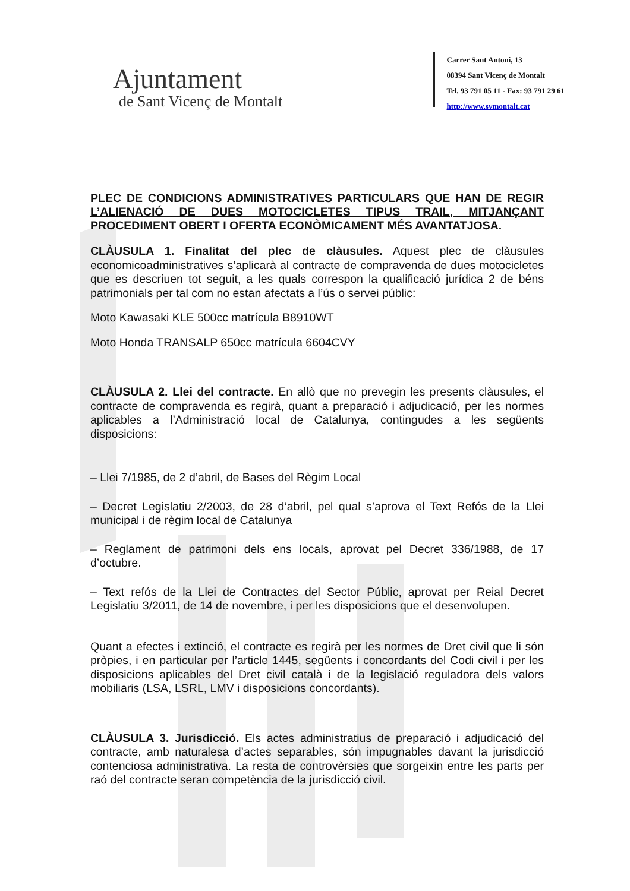Ajuntament
de Sant Vicenç de Montalt
Carrer Sant Antoni, 13
08394 Sant Vicenç de Montalt
Tel. 93 791 05 11 - Fax: 93 791 29 61
http://www.svmontalt.cat
PLEC DE CONDICIONS ADMINISTRATIVES PARTICULARS QUE HAN DE REGIR L’ALIENACIÓ DE DUES MOTOCICLETES TIPUS TRAIL, MITJANÇANT PROCEDIMENT OBERT I OFERTA ECONÒMICAMENT MÉS AVANTATJOSA.
CLÀUSULA 1. Finalitat del plec de clàusules. Aquest plec de clàusules economicoadministratives s’aplicarà al contracte de compravenda de dues motocicletes que es descriuen tot seguit, a les quals correspon la qualificació jurídica 2 de béns patrimonials per tal com no estan afectats a l’ús o servei públic:
Moto Kawasaki KLE 500cc matrícula B8910WT
Moto Honda TRANSALP 650cc matrícula 6604CVY
CLÀUSULA 2. Llei del contracte. En allò que no prevegin les presents clàusules, el contracte de compravenda es regirà, quant a preparació i adjudicació, per les normes aplicables a l’Administració local de Catalunya, contingudes a les següents disposicions:
– Llei 7/1985, de 2 d’abril, de Bases del Règim Local
– Decret Legislatiu 2/2003, de 28 d’abril, pel qual s’aprova el Text Refós de la Llei municipal i de règim local de Catalunya
– Reglament de patrimoni dels ens locals, aprovat pel Decret 336/1988, de 17 d’octubre.
– Text refós de la Llei de Contractes del Sector Públic, aprovat per Reial Decret Legislatiu 3/2011, de 14 de novembre, i per les disposicions que el desenvolupen.
Quant a efectes i extinció, el contracte es regirà per les normes de Dret civil que li són pròpies, i en particular per l’article 1445, següents i concordants del Codi civil i per les disposicions aplicables del Dret civil català i de la legislació reguladora dels valors mobiliaris (LSA, LSRL, LMV i disposicions concordants).
CLÀUSULA 3. Jurisdicció. Els actes administratius de preparació i adjudicació del contracte, amb naturalesa d’actes separables, són impugnables davant la jurisdicció contenciosa administrativa. La resta de controvèrsies que sorgeixin entre les parts per raó del contracte seran competència de la jurisdicció civil.